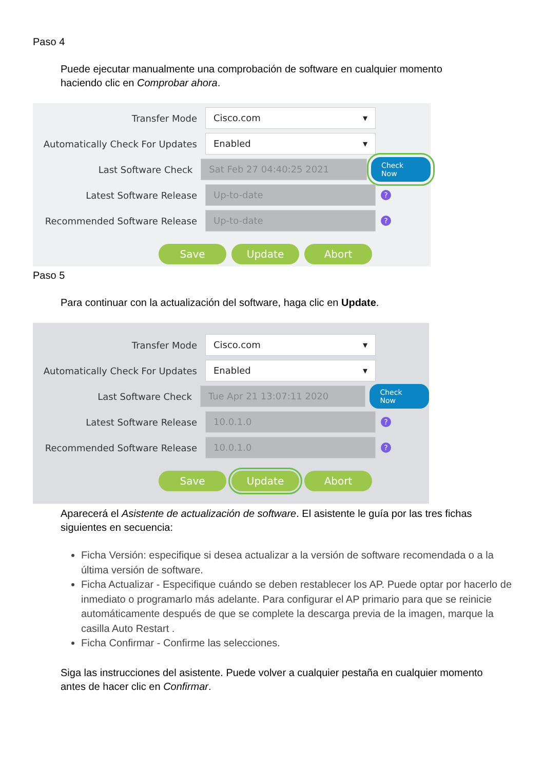Paso 4
Puede ejecutar manualmente una comprobación de software en cualquier momento haciendo clic en Comprobar ahora.
Transfer Mode
Cisco.com ▾
Automatically Check For Updates
Enabled ▾
Last Software Check
Sat Feb 27 04:40:25 2021
Check Now
Latest Software Release
Up-to-date
?
Recommended Software Release
Up-to-date
?
Save Update Abort
Paso 5
Para continuar con la actualización del software, haga clic en Update.
Transfer Mode
Cisco.com ▾
Automatically Check For Updates
Enabled ▾
Last Software Check
Tue Apr 21 13:07:11 2020
Check Now
Latest Software Release
10.0.1.0
?
Recommended Software Release
10.0.1.0
?
Save Update Abort
Aparecerá el Asistente de actualización de software. El asistente le guía por las tres fichas siguientes en secuencia:
Ficha Versión: especifique si desea actualizar a la versión de software recomendada o a la última versión de software.
Ficha Actualizar - Especifique cuándo se deben restablecer los AP. Puede optar por hacerlo de inmediato o programarlo más adelante. Para configurar el AP primario para que se reinicie automáticamente después de que se complete la descarga previa de la imagen, marque la casilla Auto Restart .
Ficha Confirmar - Confirme las selecciones.
Siga las instrucciones del asistente. Puede volver a cualquier pestaña en cualquier momento antes de hacer clic en Confirmar.